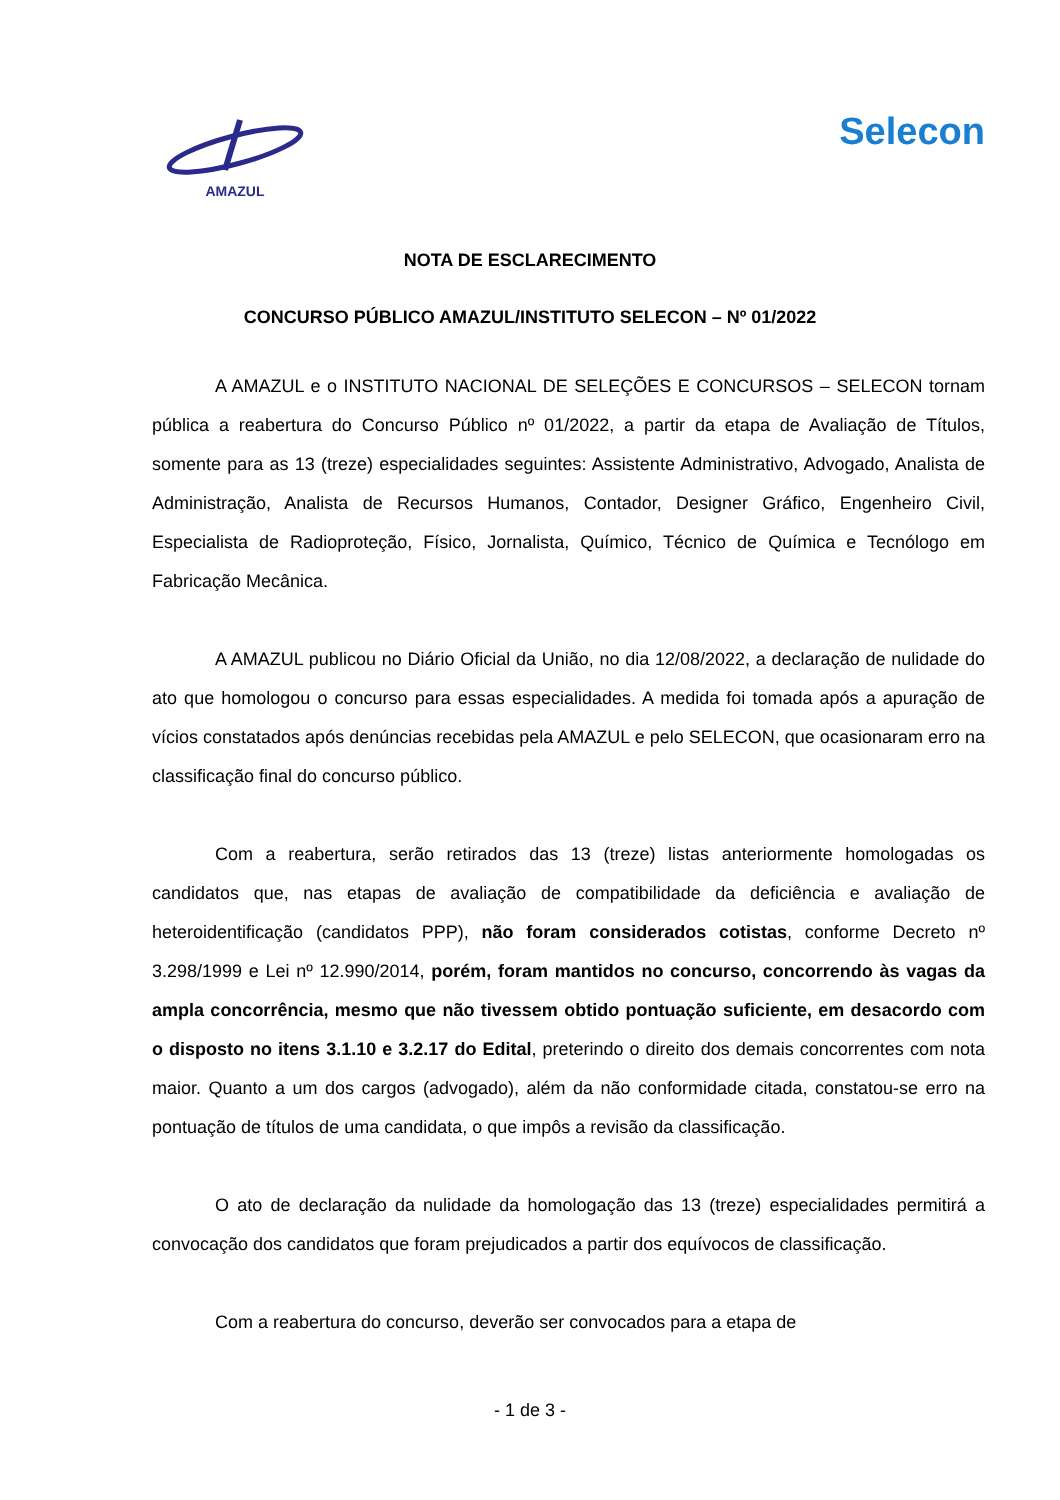AMAZUL
Selecon
NOTA DE ESCLARECIMENTO
CONCURSO PÚBLICO AMAZUL/INSTITUTO SELECON – Nº 01/2022
A AMAZUL e o INSTITUTO NACIONAL DE SELEÇÕES E CONCURSOS – SELECON tornam pública a reabertura do Concurso Público nº 01/2022, a partir da etapa de Avaliação de Títulos, somente para as 13 (treze) especialidades seguintes: Assistente Administrativo, Advogado, Analista de Administração, Analista de Recursos Humanos, Contador, Designer Gráfico, Engenheiro Civil, Especialista de Radioproteção, Físico, Jornalista, Químico, Técnico de Química e Tecnólogo em Fabricação Mecânica.
A AMAZUL publicou no Diário Oficial da União, no dia 12/08/2022, a declaração de nulidade do ato que homologou o concurso para essas especialidades. A medida foi tomada após a apuração de vícios constatados após denúncias recebidas pela AMAZUL e pelo SELECON, que ocasionaram erro na classificação final do concurso público.
Com a reabertura, serão retirados das 13 (treze) listas anteriormente homologadas os candidatos que, nas etapas de avaliação de compatibilidade da deficiência e avaliação de heteroidentificação (candidatos PPP), não foram considerados cotistas, conforme Decreto nº 3.298/1999 e Lei nº 12.990/2014, porém, foram mantidos no concurso, concorrendo às vagas da ampla concorrência, mesmo que não tivessem obtido pontuação suficiente, em desacordo com o disposto no itens 3.1.10 e 3.2.17 do Edital, preterindo o direito dos demais concorrentes com nota maior. Quanto a um dos cargos (advogado), além da não conformidade citada, constatou-se erro na pontuação de títulos de uma candidata, o que impôs a revisão da classificação.
O ato de declaração da nulidade da homologação das 13 (treze) especialidades permitirá a convocação dos candidatos que foram prejudicados a partir dos equívocos de classificação.
Com a reabertura do concurso, deverão ser convocados para a etapa de
- 1 de 3 -